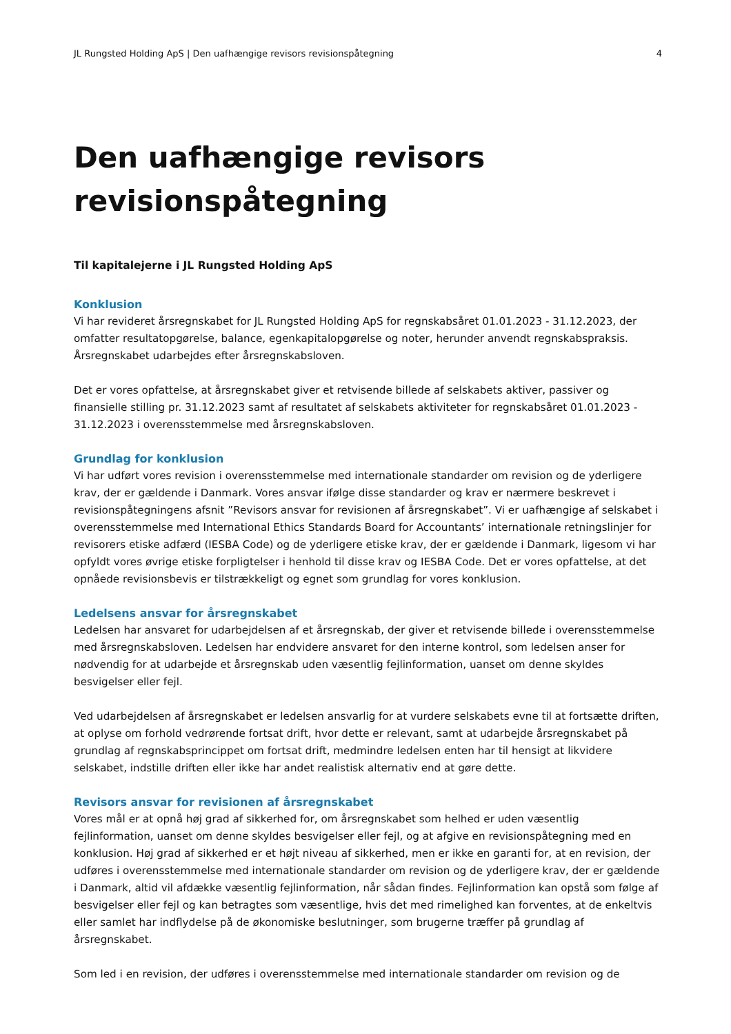JL Rungsted Holding ApS | Den uafhængige revisors revisionspåtegning 4
Den uafhængige revisors
revisionspåtegning
Til kapitalejerne i JL Rungsted Holding ApS
Konklusion
Vi har revideret årsregnskabet for JL Rungsted Holding ApS for regnskabsåret 01.01.2023 - 31.12.2023, der omfatter resultatopgørelse, balance, egenkapitalopgørelse og noter, herunder anvendt regnskabspraksis. Årsregnskabet udarbejdes efter årsregnskabsloven.
Det er vores opfattelse, at årsregnskabet giver et retvisende billede af selskabets aktiver, passiver og finansielle stilling pr. 31.12.2023 samt af resultatet af selskabets aktiviteter for regnskabsåret 01.01.2023 - 31.12.2023 i overensstemmelse med årsregnskabsloven.
Grundlag for konklusion
Vi har udført vores revision i overensstemmelse med internationale standarder om revision og de yderligere krav, der er gældende i Danmark. Vores ansvar ifølge disse standarder og krav er nærmere beskrevet i revisionspåtegningens afsnit ”Revisors ansvar for revisionen af årsregnskabet”. Vi er uafhængige af selskabet i overensstemmelse med International Ethics Standards Board for Accountants’ internationale retningslinjer for revisorers etiske adfærd (IESBA Code) og de yderligere etiske krav, der er gældende i Danmark, ligesom vi har opfyldt vores øvrige etiske forpligtelser i henhold til disse krav og IESBA Code. Det er vores opfattelse, at det opnåede revisionsbevis er tilstrækkeligt og egnet som grundlag for vores konklusion.
Ledelsens ansvar for årsregnskabet
Ledelsen har ansvaret for udarbejdelsen af et årsregnskab, der giver et retvisende billede i overensstemmelse med årsregnskabsloven. Ledelsen har endvidere ansvaret for den interne kontrol, som ledelsen anser for nødvendig for at udarbejde et årsregnskab uden væsentlig fejlinformation, uanset om denne skyldes besvigelser eller fejl.
Ved udarbejdelsen af årsregnskabet er ledelsen ansvarlig for at vurdere selskabets evne til at fortsætte driften, at oplyse om forhold vedrørende fortsat drift, hvor dette er relevant, samt at udarbejde årsregnskabet på grundlag af regnskabsprincippet om fortsat drift, medmindre ledelsen enten har til hensigt at likvidere selskabet, indstille driften eller ikke har andet realistisk alternativ end at gøre dette.
Revisors ansvar for revisionen af årsregnskabet
Vores mål er at opnå høj grad af sikkerhed for, om årsregnskabet som helhed er uden væsentlig fejlinformation, uanset om denne skyldes besvigelser eller fejl, og at afgive en revisionspåtegning med en konklusion. Høj grad af sikkerhed er et højt niveau af sikkerhed, men er ikke en garanti for, at en revision, der udføres i overensstemmelse med internationale standarder om revision og de yderligere krav, der er gældende i Danmark, altid vil afdække væsentlig fejlinformation, når sådan findes. Fejlinformation kan opstå som følge af besvigelser eller fejl og kan betragtes som væsentlige, hvis det med rimelighed kan forventes, at de enkeltvis eller samlet har indflydelse på de økonomiske beslutninger, som brugerne træffer på grundlag af årsregnskabet.
Som led i en revision, der udføres i overensstemmelse med internationale standarder om revision og de